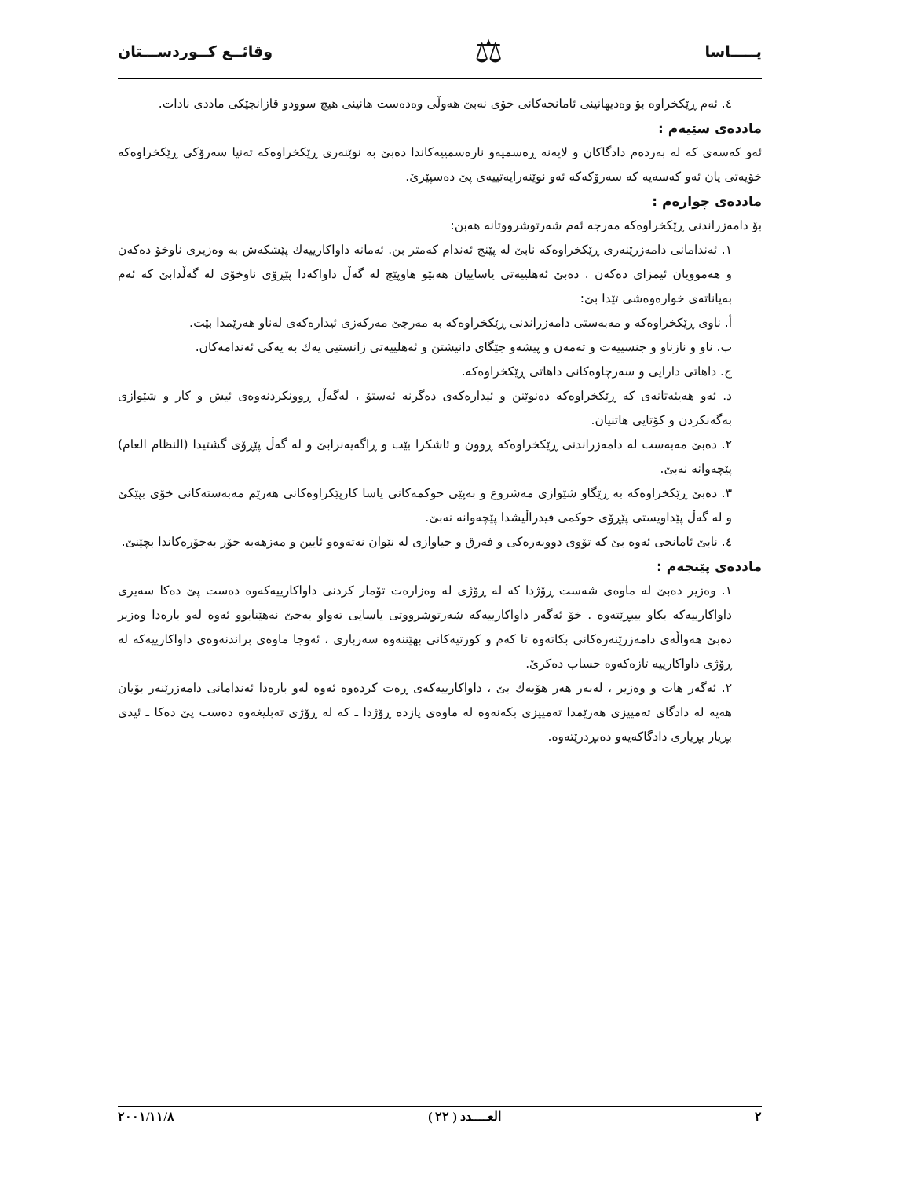يـــــاسا ⚖ وقائــع كــوردســـتان
٤. ئەم ڕێکخراوە بۆ وەدیهانینی ئامانجەکانی خۆی نەبێ هەوڵی وەدەست هانینی هیچ سوودو قازانجێکی ماددی نادات.
ماددەی سێیەم :
ئەو کەسەی کە لە بەردەم دادگاکان و لایەنە ڕەسمیەو نارەسمییەکاندا دەبێ بە نوێنەری ڕێکخراوەکە تەنیا سەرۆکی ڕێکخراوەکە خۆیەتی یان ئەو کەسەیە کە سەرۆکەکە ئەو نوێنەرایەتییەی پێ دەسپێرێ.
ماددەی چوارەم :
بۆ دامەزراندنی ڕێکخراوەکە مەرجە ئەم شەرتوشرووتانە هەبن:
١. ئەندامانی دامەزرێنەری ڕێکخراوەکە نابێ لە پێنج ئەندام کەمتر بن. ئەمانە داواکارییەك پێشکەش بە وەزیری ناوخۆ دەکەن و هەموویان ئیمزای دەکەن . دەبێ ئەهلییەتی یاساییان هەبێو هاوپێچ لە گەڵ داواکەدا پێڕۆی ناوخۆی لە گەڵدابێ کە ئەم بەیاناتەی خوارەوەشی تێدا بێ:
أ. ناوی ڕێکخراوەکە و مەبەستی دامەزراندنی ڕێکخراوەکە بە مەرجێ مەرکەزی ئیدارەکەی لەناو هەرێمدا بێت.
ب. ناو و نازناو و جنسییەت و تەمەن و پیشەو جێگای دانیشتن و ئەهلییەتی زانستیی یەك بە یەکی ئەندامەکان.
ج. داهاتی دارایی و سەرچاوەکانی داهاتی ڕێکخراوەکە.
د. ئەو هەیئەتانەی کە ڕێکخراوەکە دەنوێنن و ئیدارەکەی دەگرنە ئەستۆ ، لەگەڵ ڕوونکردنەوەی ئیش و کار و شێوازی بەگەنکردن و کۆتایی هاتنیان.
٢. دەبێ مەبەست لە دامەزراندنی ڕێکخراوەکە ڕوون و ئاشکرا بێت و ڕاگەیەنرابێ و لە گەڵ پێڕۆی گشتیدا (النظام العام) پێچەوانە نەبێ.
٣. دەبێ ڕێکخراوەکە بە ڕێگاو شێوازی مەشروع و بەپێی حوکمەکانی یاسا کارپێکراوەکانی هەرێم مەبەستەکانی خۆی بپێکێ و لە گەڵ پێداویستی پێڕۆی حوکمی فیدراڵیشدا پێچەوانە نەبێ.
٤. نابێ ئامانجی ئەوە بێ کە تۆوی دووبەرەکی و فەرق و جیاوازی لە نێوان نەتەوەو ئایین و مەزهەبە جۆر بەجۆرەکاندا بچێنێ.
ماددەی پێنجەم :
١. وەزیر دەبێ لە ماوەی شەست ڕۆژدا کە لە ڕۆژی لە وەزارەت تۆمار کردنی داواکارییەکەوە دەست پێ دەکا سەیری داواکارییەکە بکاو بیبڕێتەوە . خۆ ئەگەر داواکارییەکە شەرتوشرووتی یاسایی تەواو بەجێ نەهێنابوو ئەوە لەو بارەدا وەزیر دەبێ هەواڵەی دامەزرێنەرەکانی بکاتەوە تا کەم و کورتیەکانی بهێننەوە سەرباری ، ئەوجا ماوەی براندنەوەی داواکارییەکە لە ڕۆژی داواکارییە تازەکەوە حساب دەکرێ.
٢. ئەگەر هات و وەزیر ، لەبەر هەر هۆیەك بێ ، داواکارییەکەی ڕەت کردەوە ئەوە لەو بارەدا ئەندامانی دامەزرێنەر بۆیان هەیە لە دادگای تەمییزی هەرێمدا تەمییزی بکەنەوە لە ماوەی پازدە ڕۆژدا ـ کە لە ڕۆژی تەبلیغەوە دەست پێ دەکا ـ ئیدی بڕیار بڕیاری دادگاکەیەو دەبڕدرێتەوە.
٢ العــــدد ( ٢٢ ) ٢٠٠١/١١/٨